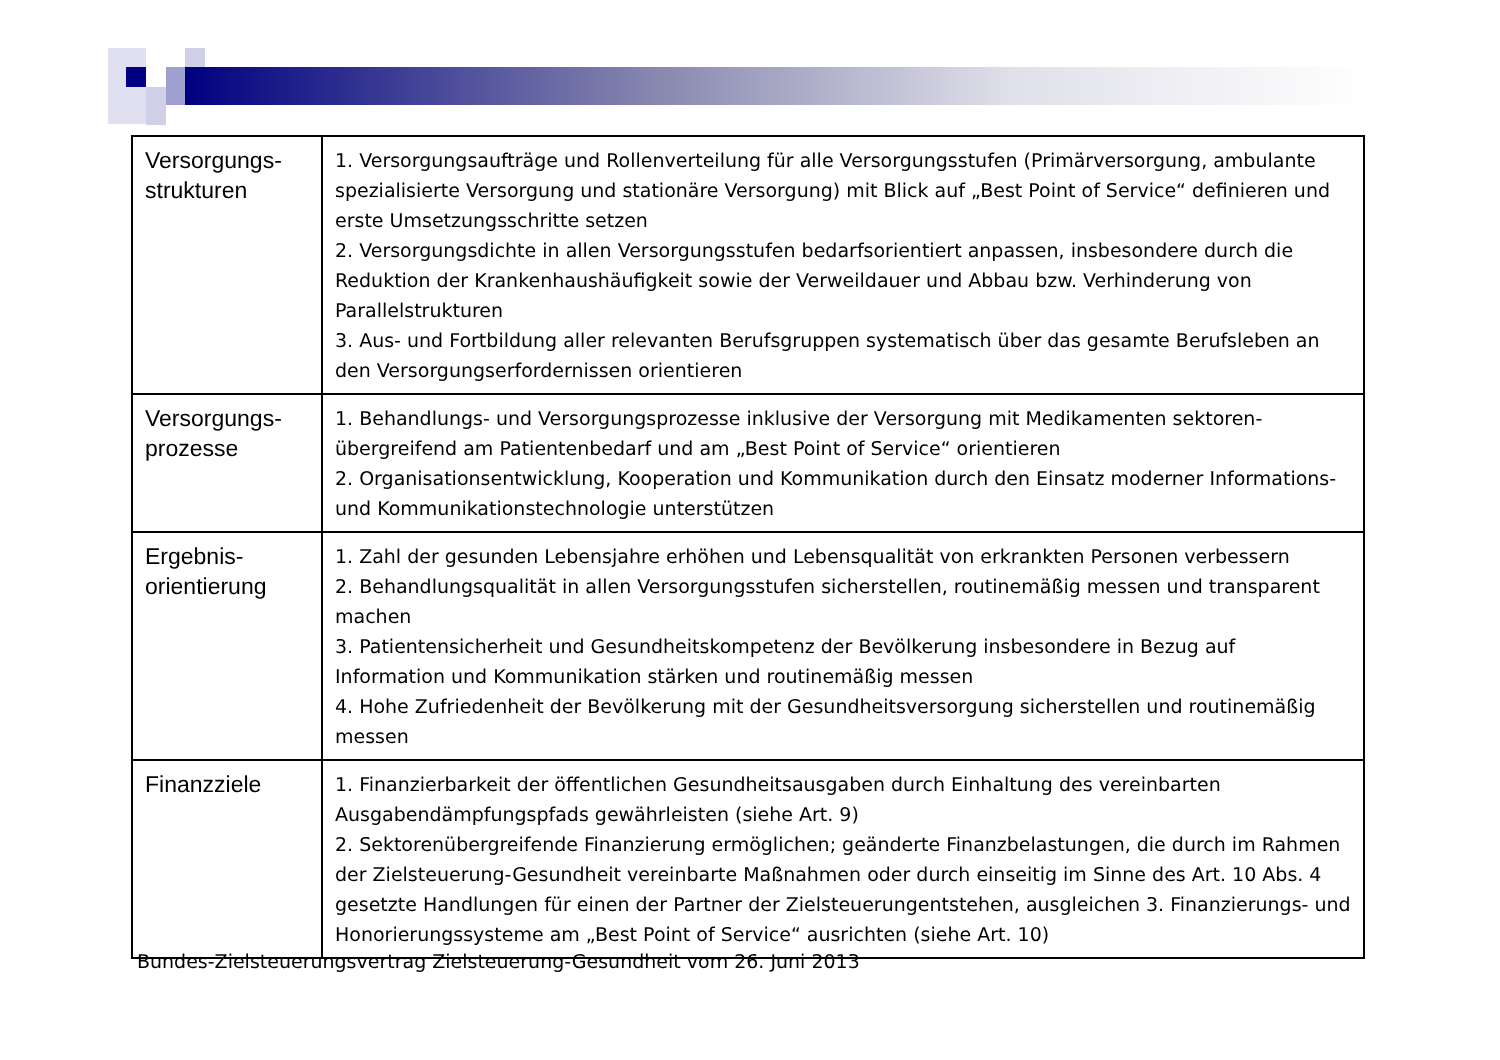| Versorgungs- strukturen | 1. Versorgungsaufträge und Rollenverteilung für alle Versorgungsstufen (Primärversorgung, ambulante spezialisierte Versorgung und stationäre Versorgung) mit Blick auf „Best Point of Service“ definieren und erste Umsetzungsschritte setzen 2. Versorgungsdichte in allen Versorgungsstufen bedarfsorientiert anpassen, insbesondere durch die Reduktion der Krankenhaushäufigkeit sowie der Verweildauer und Abbau bzw. Verhinderung von Parallelstrukturen 3. Aus- und Fortbildung aller relevanten Berufsgruppen systematisch über das gesamte Berufsleben an den Versorgungserfordernissen orientieren |
| Versorgungs- prozesse | 1. Behandlungs- und Versorgungsprozesse inklusive der Versorgung mit Medikamenten sektoren-übergreifend am Patientenbedarf und am „Best Point of Service“ orientieren 2. Organisationsentwicklung, Kooperation und Kommunikation durch den Einsatz moderner Informations- und Kommunikationstechnologie unterstützen |
| Ergebnis- orientierung | 1. Zahl der gesunden Lebensjahre erhöhen und Lebensqualität von erkrankten Personen verbessern 2. Behandlungsqualität in allen Versorgungsstufen sicherstellen, routinemäßig messen und transparent machen 3. Patientensicherheit und Gesundheitskompetenz der Bevölkerung insbesondere in Bezug auf Information und Kommunikation stärken und routinemäßig messen 4. Hohe Zufriedenheit der Bevölkerung mit der Gesundheitsversorgung sicherstellen und routinemäßig messen |
| Finanzziele | 1. Finanzierbarkeit der öffentlichen Gesundheitsausgaben durch Einhaltung des vereinbarten Ausgabendämpfungspfads gewährleisten (siehe Art. 9) 2. Sektorenübergreifende Finanzierung ermöglichen; geänderte Finanzbelastungen, die durch im Rahmen der Zielsteuerung-Gesundheit vereinbarte Maßnahmen oder durch einseitig im Sinne des Art. 10 Abs. 4 gesetzte Handlungen für einen der Partner der Zielsteuerungentstehen, ausgleichen 3. Finanzierungs- und Honorierungssysteme am „Best Point of Service“ ausrichten (siehe Art. 10) |
Bundes-Zielsteuerungsvertrag Zielsteuerung-Gesundheit vom 26. Juni 2013